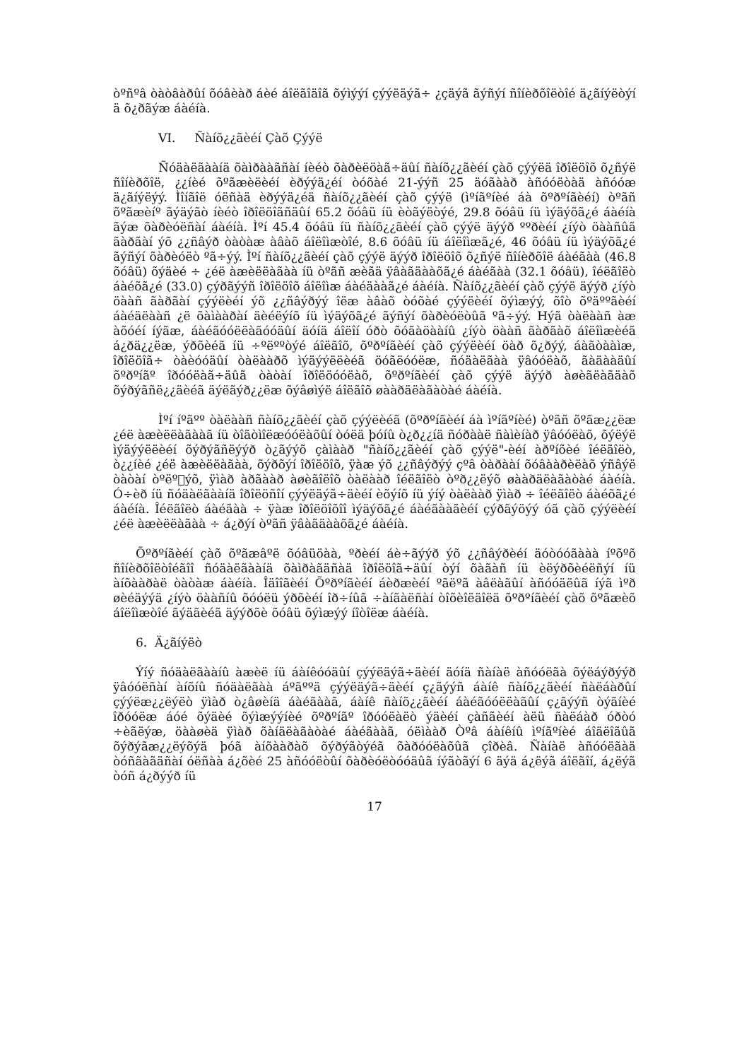òºñºâ òàòâàðûí õóâèàð áèé áîëãîäîã õýìýýí çýýëäýã÷ ¿çäýã ãýñýí ñîíèðõîëòîé ä¿ãíýëòýí ä õ¿ðãýæ áàéíà.
VI. Ñàíõ¿¿ãèéí Çàõ Çýýë
Ñóäàëãààíä õàìðààãñàí íèéò õàðèëöàã÷äûí ñàíõ¿¿ãèéí çàõ çýýëä îðîëöîõ õ¿ñýë ñîíèðõîë, ¿¿íèé õºãæèëèéí èðýýä¿éí òóõàé 21-ýýñ 25 äóãààð àñóóëòàä àñóóæ ä¿ãíýëýý. Ìîíãîë óëñàä èðýýä¿éä ñàíõ¿¿ãèéí çàõ çýýë (ìºíãºíèé áà õºðºíãèéí) òºãñ õºãæèíº ãýäýãò íèéò îðîëöîãñäûí 65.2 õóâü íü èòãýëòýé, 29.8 õóâü íü ìýäýõã¿é áàéíà ãýæ õàðèóëñàí áàéíà. Ìºí 45.4 õóâü íü ñàíõ¿¿ãèéí çàõ çýýë äýýð ººðèéí ¿íýò öààñûã ãàðãàí ýõ ¿¿ñâýð òàòàæ àâàõ áîëîìæòîé, 8.6 õóâü íü áîëîìæã¿é, 46 õóâü íü ìýäýõã¿é ãýñýí õàðèóëò ºã÷ýý. Ìºí ñàíõ¿¿ãèéí çàõ çýýë äýýð îðîëöîõ õ¿ñýë ñîíèðõîë áàéãàà (46.8 õóâü) õýäèé ÷ ¿éë àæèëëàãàà íü òºãñ æèãä ÿâàãäààõã¿é áàéãàà (32.1 õóâü), îéëãîëò áàéõã¿é (33.0) çýðãýýñ îðîëöîõ áîëîìæ áàéäààã¿é áàéíà. Ñàíõ¿¿ãèéí çàõ çýýë äýýð ¿íýò öààñ ãàðãàí çýýëèéí ýõ ¿¿ñâýðýý îëæ àâàõ òóõàé çýýëèéí õýìæýý, õîò õºäººãèéí áàéäëààñ ¿ë õàìààðàí äèéëýíõ íü ìýäýõã¿é ãýñýí õàðèóëòûã ºã÷ýý. Hýã òàëààñ àæ àõóéí íýãæ, áàéãóóëëàãóóäûí äóíä áîëîí óðò õóãàöààíû ¿íýò öààñ ãàðãàõ áîëîìæèéã á¿ðä¿¿ëæ, ýðõèéã íü ÷ºëººòýé áîëãîõ, õºðºíãèéí çàõ çýýëèéí öàð õ¿ðýý, áàãòààìæ, îðîëöîã÷ òàèóóäûí òàëààðõ ìýäýýëëèéã öóãëóóëæ, ñóäàëãàà ÿâóóëàõ, ãàäààäûí õºðºíãº îðóóëàã÷äûã òàòàí îðîëöóóëàõ, õºðºíãèéí çàõ çýýë äýýð àøèãëàãäàõ õýðýãñë¿¿äèéã äýëãýð¿¿ëæ õýâøìýë áîëãîõ øààðäëàãàòàé áàéíà.
Ìºí íºãºº òàëààñ ñàíõ¿¿ãèéí çàõ çýýëèéã (õºðºíãèéí áà ìºíãºíèé) òºãñ õºãæ¿¿ëæ ¿éë àæèëëàãààã íü òîãòìîëæóóëàõûí òóëä þóíû ò¿ð¿¿íä ñóðààë ñàìèíàð ÿâóóëàõ, õýëýë ìýäýýëëèéí õýðýãñëýýð ò¿ãýýõ çàìààð "ñàíõ¿¿ãèéí çàõ çýýë"-èéí àðºíõèé îéëãîëò, ò¿¿íèé ¿éë àæèëëàãàà, õýðõýí îðîëöîõ, ÿàæ ýõ ¿¿ñâýðýý çºâ òàðààí õóâààðèëàõ ýñâýë òàòàí òºëº𿿫ýõ, ÿìàð àðãààð àøèãîëîõ òàëààð îéëãîëò òºð¿¿ëýõ øààðäëàãàòàé áàéíà. Ó÷èð íü ñóäàëãààíä îðîëöñîí çýýëäýã÷äèéí èõýíõ íü ýíý òàëààð ÿìàð ÷ îéëãîëò áàéõã¿é áàéíà. Îéëãîëò áàéãàà ÷ ÿàæ îðîëöîõîî ìýäýõã¿é áàéãààãèéí çýðãýöýý óã çàõ çýýëèéí ¿éë àæèëëàãàà ÷ á¿ðýí òºãñ ÿâàãäààõã¿é áàéíà.
Õºðºíãèéí çàõ õºãæâºë õóâüöàà, ºðèéí áè÷ãýýð ýõ ¿¿ñâýðèéí äóòóóãààà íºõºõ ñîíèðõîëòîéãîî ñóäàëãààíä õàìðàãäñàä îðîëöîã÷äûí òýí õàãàñ íü èëýðõèéëñýí íü àíõààðàë òàòàæ áàéíà. Îäîîãèéí Õºðºíãèéí áèðæèéí ºãëºã àâëàãûí àñóóäëûã íýã ìºð øèéäýýä ¿íýò öààñíû õóóëü ýðõèéí îð÷íûã ÷àíãàëñàí òîõèîëäîëä õºðºíãèéí çàõ õºãæèõ áîëîìæòîé ãýäãèéã äýýðõè õóâü õýìæýý íîòîëæ áàéíà.
6. Ä¿ãíýëò
Ýíý ñóäàëãààíû àæèë íü áàíêóóäûí çýýëäýã÷äèéí äóíä ñàíàë àñóóëãà õýëáýðýýð ÿâóóëñàí àíõíû ñóäàëãàà áºãººä çýýëäýã÷äèéí ç¿ãýýñ áàíê ñàíõ¿¿ãèéí ñàëáàðûí çýýëæ¿¿ëýëò ÿìàð ò¿âøèíä áàéãààã, áàíê ñàíõ¿¿ãèéí áàéãóóëëàãûí ç¿ãýýñ òýãíèé îðóóëæ áóé õýäèé õýìæýýíèé õºðºíãº îðóóëàëò ýäèéí çàñãèéí àëü ñàëáàð óðòó ÷èãëýæ, öààøèä ÿìàð õàíäëàãàòàé áàéãààã, óëìààð Òºâ áàíêíû ìºíãºíèé áîäëîãûã õýðýãæ¿¿ëýõýä þóã àíõààðàõ õýðýãòýéã õàðóóëàõûã çîðèâ. Ñàíàë àñóóëãàä òóñãàãäñàí óëñàà á¿õèé 25 àñóóëòûí õàðèóëòóóäûã íýãòãýí 6 äýä á¿ëýã áîëãîí, á¿ëýã òóñ á¿ðýýð íü
17